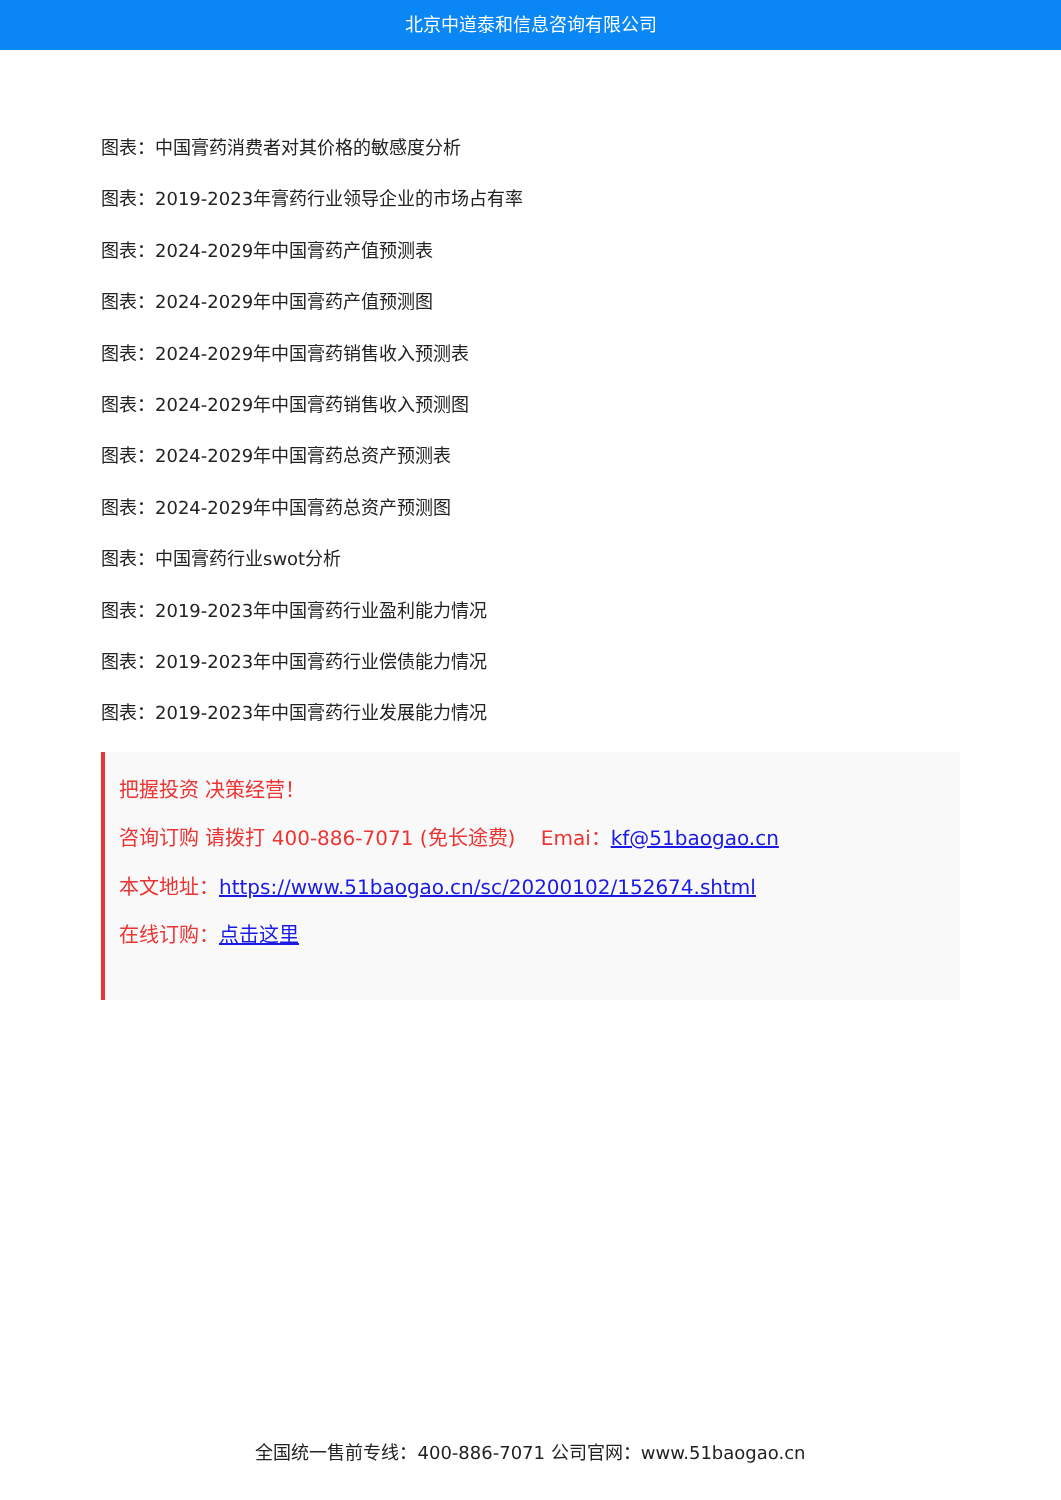北京中道泰和信息咨询有限公司
图表：中国膏药消费者对其价格的敏感度分析
图表：2019-2023年膏药行业领导企业的市场占有率
图表：2024-2029年中国膏药产值预测表
图表：2024-2029年中国膏药产值预测图
图表：2024-2029年中国膏药销售收入预测表
图表：2024-2029年中国膏药销售收入预测图
图表：2024-2029年中国膏药总资产预测表
图表：2024-2029年中国膏药总资产预测图
图表：中国膏药行业swot分析
图表：2019-2023年中国膏药行业盈利能力情况
图表：2019-2023年中国膏药行业偿债能力情况
图表：2019-2023年中国膏药行业发展能力情况
把握投资 决策经营！
咨询订购 请拨打 400-886-7071 (免长途费) Emai：kf@51baogao.cn
本文地址：https://www.51baogao.cn/sc/20200102/152674.shtml
在线订购：点击这里
全国统一售前专线：400-886-7071 公司官网：www.51baogao.cn